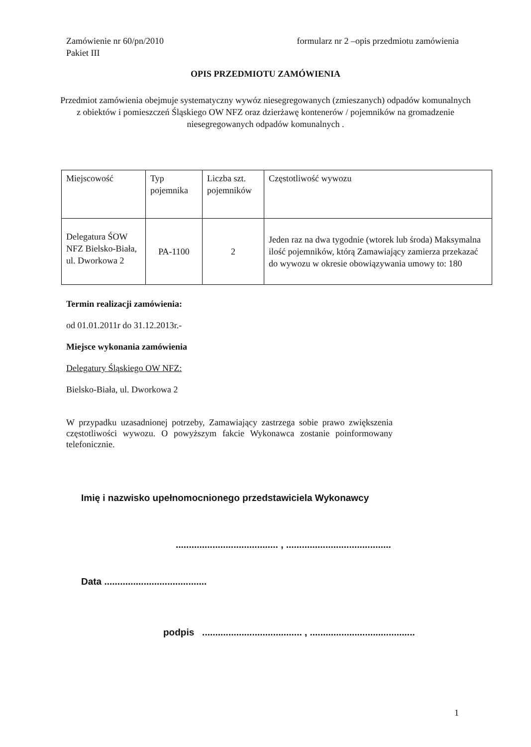Zamówienie nr 60/pn/2010
Pakiet III
formularz nr 2 –opis przedmiotu zamówienia
OPIS PRZEDMIOTU ZAMÓWIENIA
Przedmiot zamówienia obejmuje systematyczny wywóz niesegregowanych (zmieszanych) odpadów komunalnych z obiektów i pomieszczeń Śląskiego OW NFZ oraz dzierżawę kontenerów / pojemników na gromadzenie niesegregowanych odpadów komunalnych .
| Miejscowość | Typ pojemnika | Liczba szt. pojemników | Częstotliwość wywozu |
| --- | --- | --- | --- |
| Delegatura ŚOW NFZ Bielsko-Biała, ul. Dworkowa 2 | PA-1100 | 2 | Jeden raz na dwa tygodnie (wtorek lub środa) Maksymalna ilość pojemników, którą Zamawiający zamierza przekazać do wywozu w okresie obowiązywania umowy to: 180 |
Termin realizacji zamówienia:
od 01.01.2011r do 31.12.2013r.-
Miejsce wykonania zamówienia
Delegatury Śląskiego OW NFZ:
Bielsko-Biała, ul. Dworkowa 2
W przypadku uzasadnionej potrzeby, Zamawiający zastrzega sobie prawo zwiększenia częstotliwości wywozu. O powyższym fakcie Wykonawca zostanie poinformowany telefonicznie.
Imię i nazwisko upełnomocnionego przedstawiciela Wykonawcy
....................................... , ........................................
Data .......................................
podpis ...................................... , ........................................
1